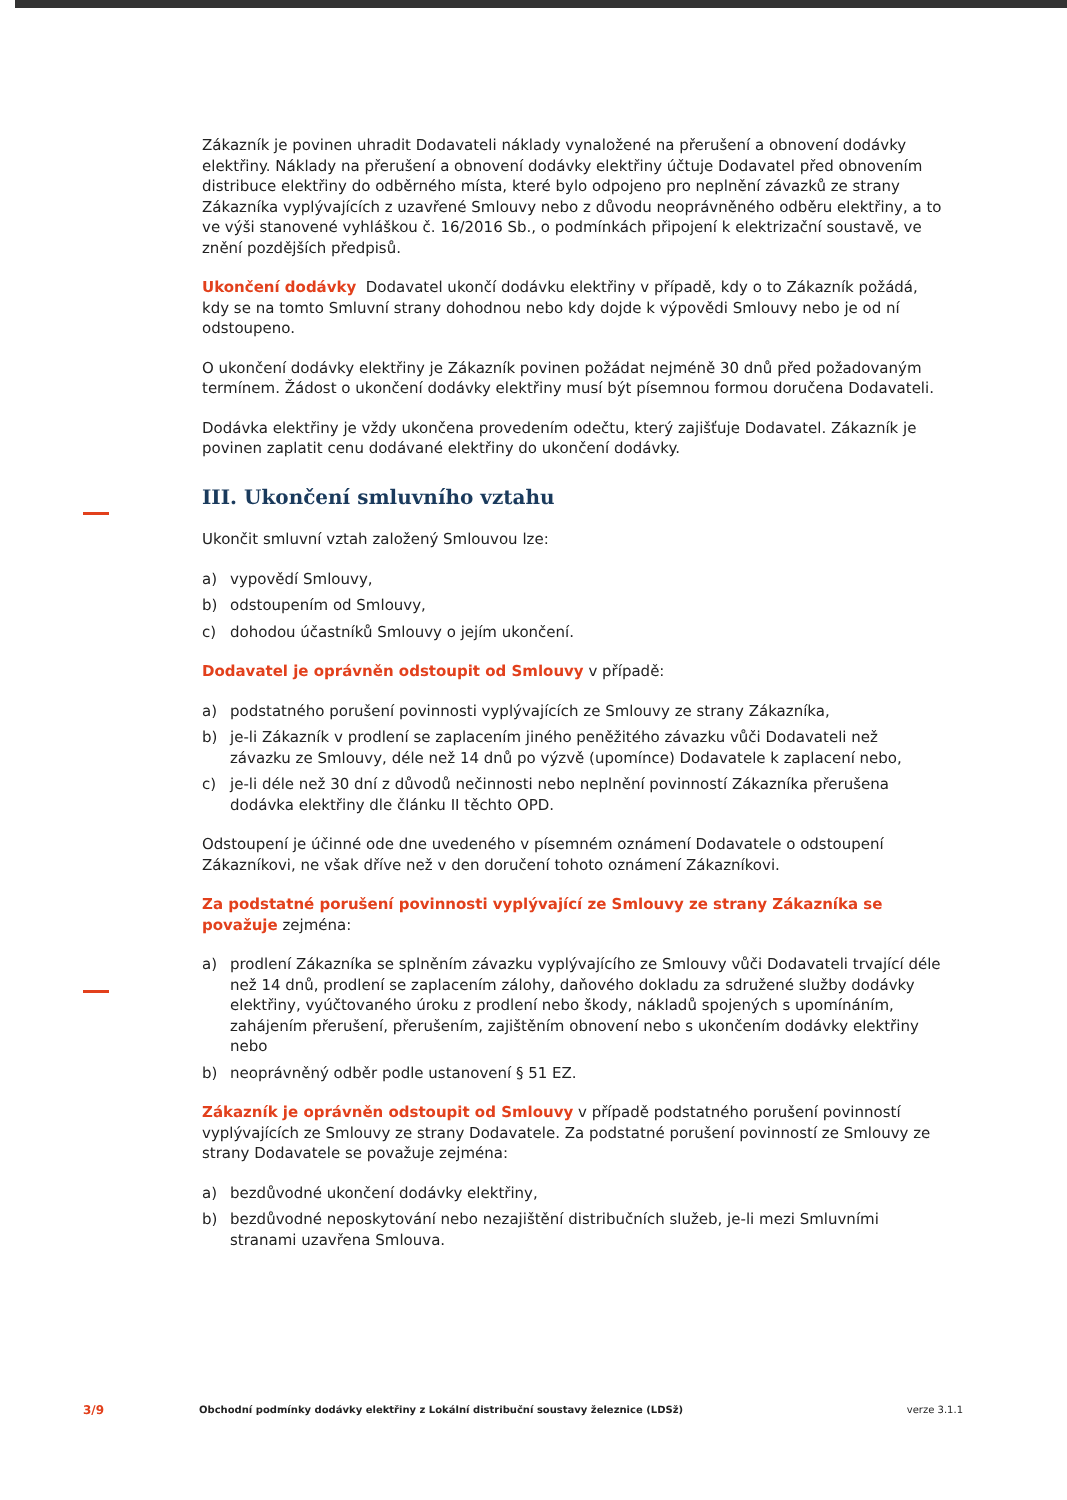Zákazník je povinen uhradit Dodavateli náklady vynaložené na přerušení a obnovení dodávky elektřiny. Náklady na přerušení a obnovení dodávky elektřiny účtuje Dodavatel před obnovením distribuce elektřiny do odběrného místa, které bylo odpojeno pro neplnění závazků ze strany Zákazníka vyplývajících z uzavřené Smlouvy nebo z důvodu neoprávněného odběru elektřiny, a to ve výši stanovené vyhláškou č. 16/2016 Sb., o podmínkách připojení k elektrizační soustavě, ve znění pozdějších předpisů.
Ukončení dodávky Dodavatel ukončí dodávku elektřiny v případě, kdy o to Zákazník požádá, kdy se na tomto Smluvní strany dohodnou nebo kdy dojde k výpovědi Smlouvy nebo je od ní odstoupeno.
O ukončení dodávky elektřiny je Zákazník povinen požádat nejméně 30 dnů před požadovaným termínem. Žádost o ukončení dodávky elektřiny musí být písemnou formou doručena Dodavateli.
Dodávka elektřiny je vždy ukončena provedením odečtu, který zajišťuje Dodavatel. Zákazník je povinen zaplatit cenu dodávané elektřiny do ukončení dodávky.
III. Ukončení smluvního vztahu
Ukončit smluvní vztah založený Smlouvou lze:
a) vypovědí Smlouvy,
b) odstoupením od Smlouvy,
c) dohodou účastníků Smlouvy o jejím ukončení.
Dodavatel je oprávněn odstoupit od Smlouvy v případě:
a) podstatného porušení povinnosti vyplývajících ze Smlouvy ze strany Zákazníka,
b) je-li Zákazník v prodlení se zaplacením jiného peněžitého závazku vůči Dodavateli než závazku ze Smlouvy, déle než 14 dnů po výzvě (upomínce) Dodavatele k zaplacení nebo,
c) je-li déle než 30 dní z důvodů nečinnosti nebo neplnění povinností Zákazníka přerušena dodávka elektřiny dle článku II těchto OPD.
Odstoupení je účinné ode dne uvedeného v písemném oznámení Dodavatele o odstoupení Zákazníkovi, ne však dříve než v den doručení tohoto oznámení Zákazníkovi.
Za podstatné porušení povinnosti vyplývající ze Smlouvy ze strany Zákazníka se považuje zejména:
a) prodlení Zákazníka se splněním závazku vyplývajícího ze Smlouvy vůči Dodavateli trvající déle než 14 dnů, prodlení se zaplacením zálohy, daňového dokladu za sdružené služby dodávky elektřiny, vyúčtovaného úroku z prodlení nebo škody, nákladů spojených s upomínáním, zahájením přerušení, přerušením, zajištěním obnovení nebo s ukončením dodávky elektřiny nebo
b) neoprávněný odběr podle ustanovení § 51 EZ.
Zákazník je oprávněn odstoupit od Smlouvy v případě podstatného porušení povinností vyplývajících ze Smlouvy ze strany Dodavatele. Za podstatné porušení povinností ze Smlouvy ze strany Dodavatele se považuje zejména:
a) bezdůvodné ukončení dodávky elektřiny,
b) bezdůvodné neposkytování nebo nezajištění distribučních služeb, je-li mezi Smluvními stranami uzavřena Smlouva.
3/9 Obchodní podmínky dodávky elektřiny z Lokální distribuční soustavy železnice (LDSž) verze 3.1.1